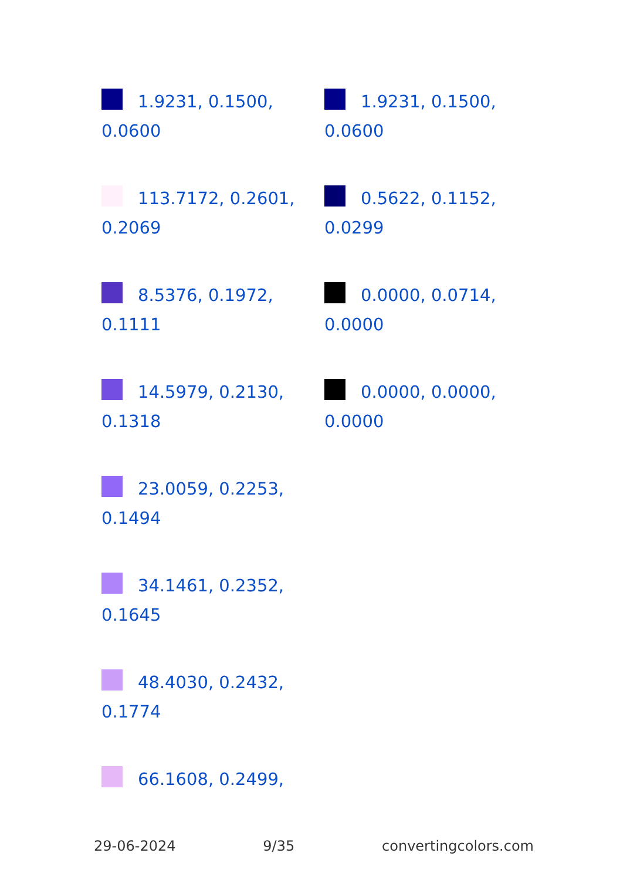1.9231, 0.1500,
0.0600
113.7172, 0.2601,
0.2069
8.5376, 0.1972,
0.1111
14.5979, 0.2130,
0.1318
23.0059, 0.2253,
0.1494
34.1461, 0.2352,
0.1645
48.4030, 0.2432,
0.1774
66.1608, 0.2499,
1.9231, 0.1500,
0.0600
0.5622, 0.1152,
0.0299
0.0000, 0.0714,
0.0000
0.0000, 0.0000,
0.0000
29-06-2024 9/35 convertingcolors.com